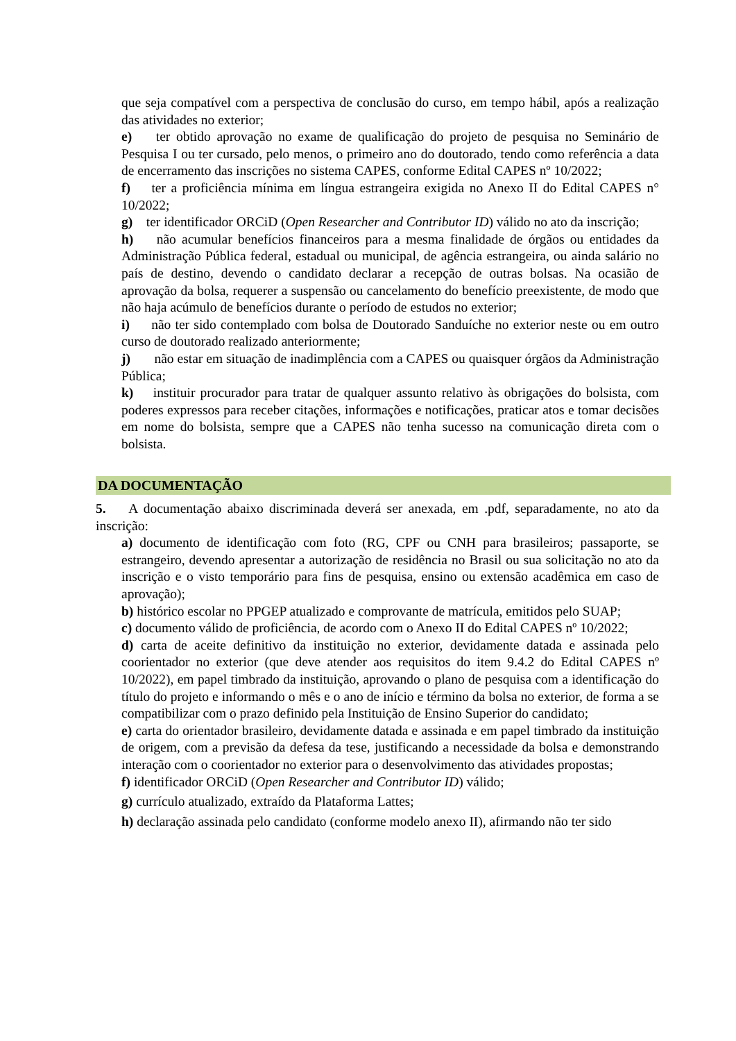que seja compatível com a perspectiva de conclusão do curso, em tempo hábil, após a realização das atividades no exterior;
e) ter obtido aprovação no exame de qualificação do projeto de pesquisa no Seminário de Pesquisa I ou ter cursado, pelo menos, o primeiro ano do doutorado, tendo como referência a data de encerramento das inscrições no sistema CAPES, conforme Edital CAPES nº 10/2022;
f) ter a proficiência mínima em língua estrangeira exigida no Anexo II do Edital CAPES n° 10/2022;
g) ter identificador ORCiD (Open Researcher and Contributor ID) válido no ato da inscrição;
h) não acumular benefícios financeiros para a mesma finalidade de órgãos ou entidades da Administração Pública federal, estadual ou municipal, de agência estrangeira, ou ainda salário no país de destino, devendo o candidato declarar a recepção de outras bolsas. Na ocasião de aprovação da bolsa, requerer a suspensão ou cancelamento do benefício preexistente, de modo que não haja acúmulo de benefícios durante o período de estudos no exterior;
i) não ter sido contemplado com bolsa de Doutorado Sanduíche no exterior neste ou em outro curso de doutorado realizado anteriormente;
j) não estar em situação de inadimplência com a CAPES ou quaisquer órgãos da Administração Pública;
k) instituir procurador para tratar de qualquer assunto relativo às obrigações do bolsista, com poderes expressos para receber citações, informações e notificações, praticar atos e tomar decisões em nome do bolsista, sempre que a CAPES não tenha sucesso na comunicação direta com o bolsista.
DA DOCUMENTAÇÃO
5. A documentação abaixo discriminada deverá ser anexada, em .pdf, separadamente, no ato da inscrição:
a) documento de identificação com foto (RG, CPF ou CNH para brasileiros; passaporte, se estrangeiro, devendo apresentar a autorização de residência no Brasil ou sua solicitação no ato da inscrição e o visto temporário para fins de pesquisa, ensino ou extensão acadêmica em caso de aprovação);
b) histórico escolar no PPGEP atualizado e comprovante de matrícula, emitidos pelo SUAP;
c) documento válido de proficiência, de acordo com o Anexo II do Edital CAPES nº 10/2022;
d) carta de aceite definitivo da instituição no exterior, devidamente datada e assinada pelo coorientador no exterior (que deve atender aos requisitos do item 9.4.2 do Edital CAPES nº 10/2022), em papel timbrado da instituição, aprovando o plano de pesquisa com a identificação do título do projeto e informando o mês e o ano de início e término da bolsa no exterior, de forma a se compatibilizar com o prazo definido pela Instituição de Ensino Superior do candidato;
e) carta do orientador brasileiro, devidamente datada e assinada e em papel timbrado da instituição de origem, com a previsão da defesa da tese, justificando a necessidade da bolsa e demonstrando interação com o coorientador no exterior para o desenvolvimento das atividades propostas;
f) identificador ORCiD (Open Researcher and Contributor ID) válido;
g) currículo atualizado, extraído da Plataforma Lattes;
h) declaração assinada pelo candidato (conforme modelo anexo II), afirmando não ter sido